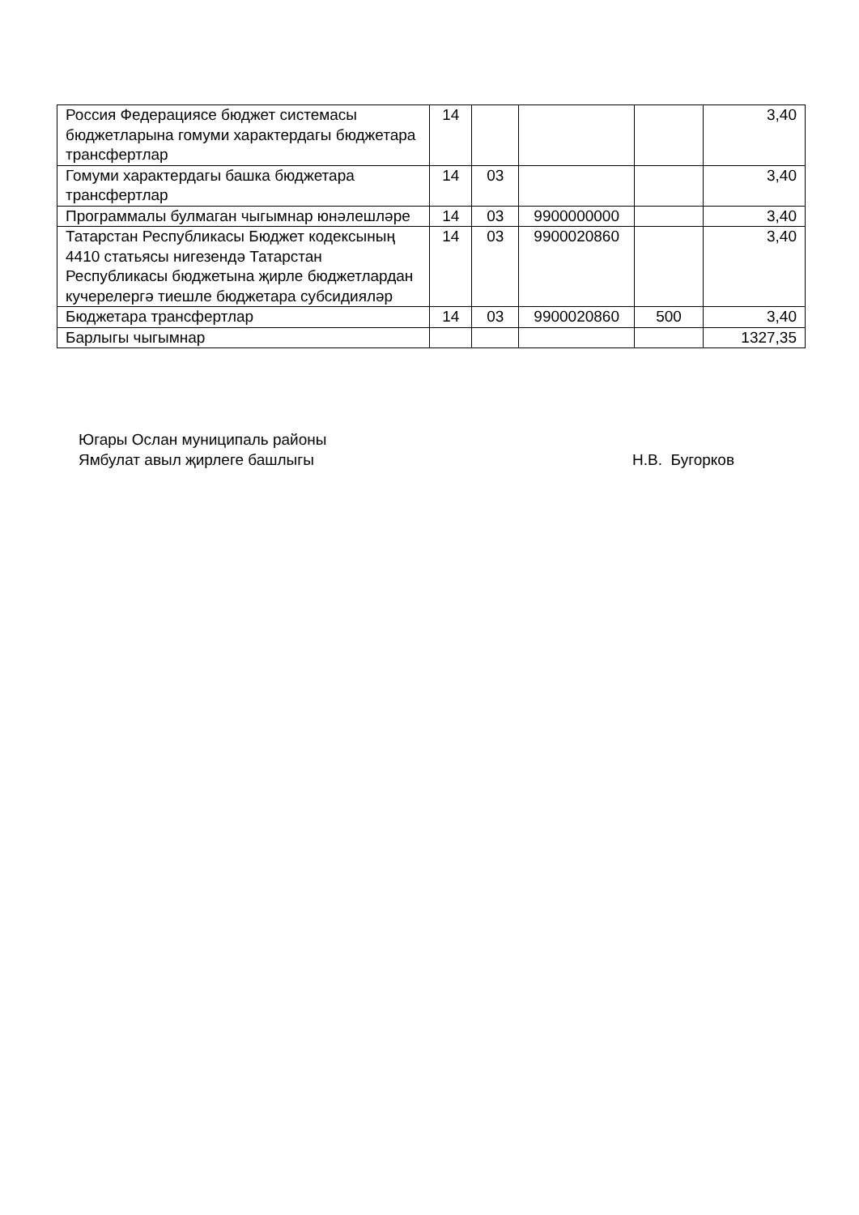| Россия Федерациясе бюджет системасы бюджетларына гомуми характердагы бюджетара трансфертлар | 14 | | | | 3,40 |
| Гомуми характердагы башка бюджетара трансфертлар | 14 | 03 | | | 3,40 |
| Программалы булмаган чыгымнар юнәлешләре | 14 | 03 | 9900000000 | | 3,40 |
| Татарстан Республикасы Бюджет кодексының 4410 статьясы нигезендә Татарстан Республикасы бюджетына җирле бюджетлардан кучерелергә тиешле бюджетара субсидияләр | 14 | 03 | 9900020860 | | 3,40 |
| Бюджетара трансфертлар | 14 | 03 | 9900020860 | 500 | 3,40 |
| Барлыгы чыгымнар | | | | | 1327,35 |
Югары Ослан муниципаль районы
Ямбулат авыл җирлеге башлыгы Н.В. Бугорков